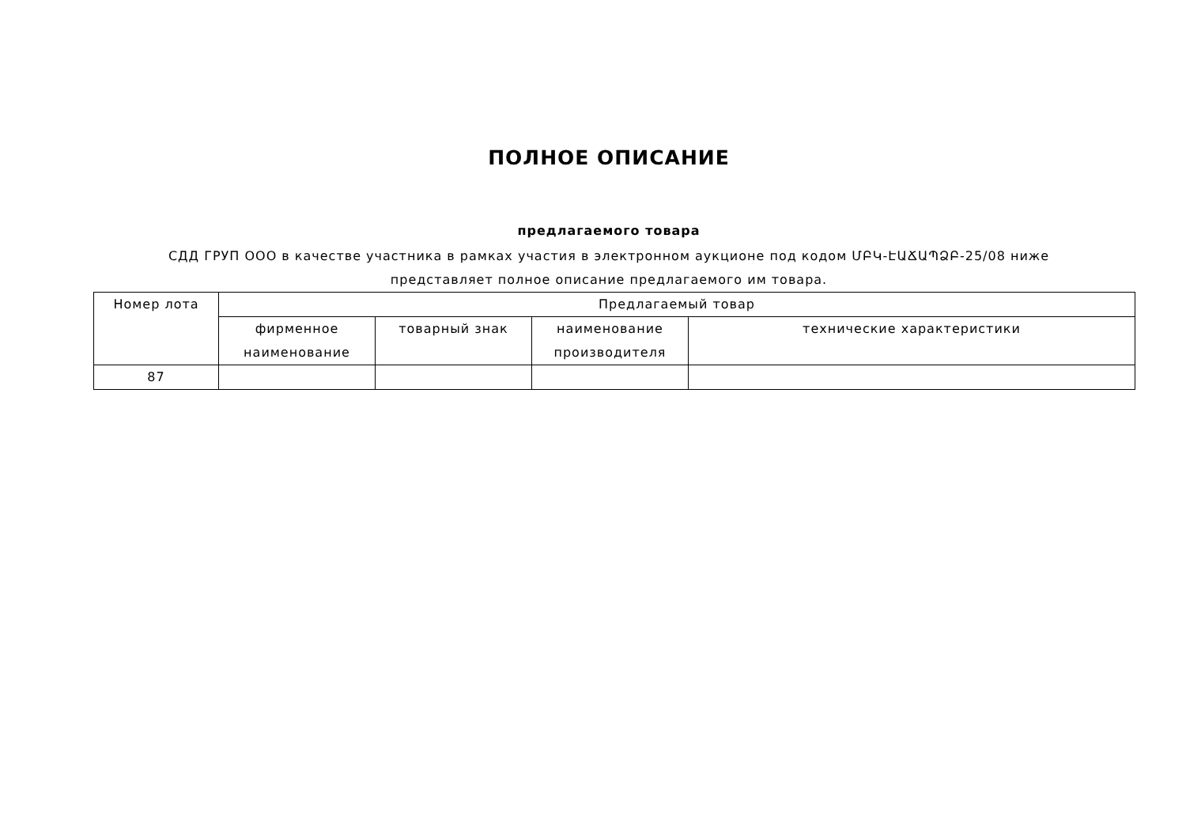ПОЛНОЕ ОПИСАНИЕ
предлагаемого товара
СДД ГРУП ООО в качестве участника в рамках участия в электронном аукционе под кодом ՄԲԿ-ԷԱՃԱՊՁԲ-25/08 ниже представляет полное описание предлагаемого им товара.
| Номер лота | Предлагаемый товар | | | |
| --- | --- | --- | --- | --- |
| | фирменное наименование | товарный знак | наименование производителя | технические характеристики |
| 87 | | | | |